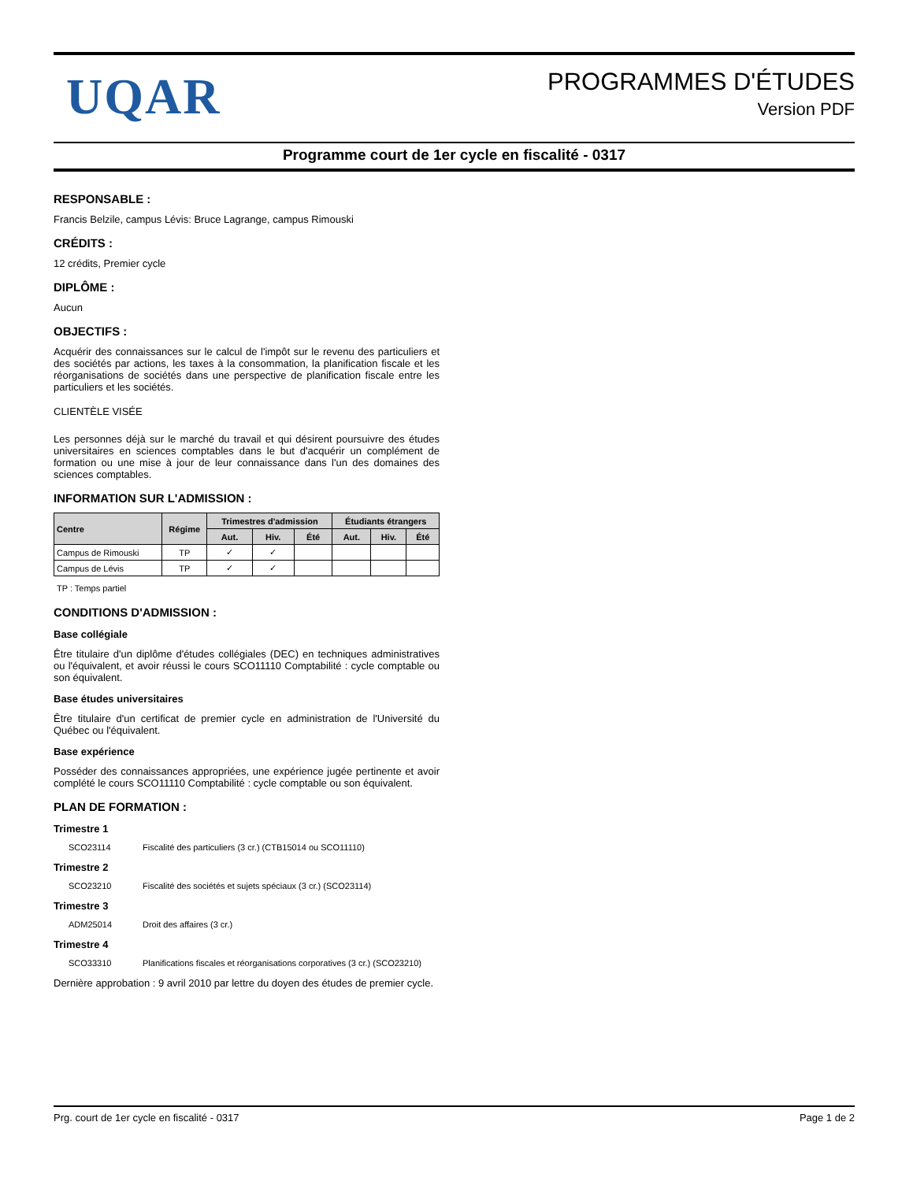UQAR
PROGRAMMES D'ÉTUDES
Version PDF
Programme court de 1er cycle en fiscalité - 0317
RESPONSABLE :
Francis Belzile, campus Lévis: Bruce Lagrange, campus Rimouski
CRÉDITS :
12 crédits, Premier cycle
DIPLÔME :
Aucun
OBJECTIFS :
Acquérir des connaissances sur le calcul de l'impôt sur le revenu des particuliers et des sociétés par actions, les taxes à la consommation, la planification fiscale et les réorganisations de sociétés dans une perspective de planification fiscale entre les particuliers et les sociétés.
CLIENTÈLE VISÉE
Les personnes déjà sur le marché du travail et qui désirent poursuivre des études universitaires en sciences comptables dans le but d'acquérir un complément de formation ou une mise à jour de leur connaissance dans l'un des domaines des sciences comptables.
INFORMATION SUR L'ADMISSION :
| Centre | Régime | Trimestres d'admission | | | Étudiants étrangers | | |
| --- | --- | --- | --- | --- | --- | --- | --- |
| | | Aut. | Hiv. | Été | Aut. | Hiv. | Été |
| Campus de Rimouski | TP | ✓ | ✓ | | | | |
| Campus de Lévis | TP | ✓ | ✓ | | | | |
TP : Temps partiel
CONDITIONS D'ADMISSION :
Base collégiale
Être titulaire d'un diplôme d'études collégiales (DEC) en techniques administratives ou l'équivalent, et avoir réussi le cours SCO11110 Comptabilité : cycle comptable ou son équivalent.
Base études universitaires
Être titulaire d'un certificat de premier cycle en administration de l'Université du Québec ou l'équivalent.
Base expérience
Posséder des connaissances appropriées, une expérience jugée pertinente et avoir complété le cours SCO11110 Comptabilité : cycle comptable ou son équivalent.
PLAN DE FORMATION :
Trimestre 1
SCO23114 Fiscalité des particuliers (3 cr.) (CTB15014 ou SCO11110)
Trimestre 2
SCO23210 Fiscalité des sociétés et sujets spéciaux (3 cr.) (SCO23114)
Trimestre 3
ADM25014 Droit des affaires (3 cr.)
Trimestre 4
SCO33310 Planifications fiscales et réorganisations corporatives (3 cr.) (SCO23210)
Dernière approbation : 9 avril 2010 par lettre du doyen des études de premier cycle.
Prg. court de 1er cycle en fiscalité - 0317 Page 1 de 2